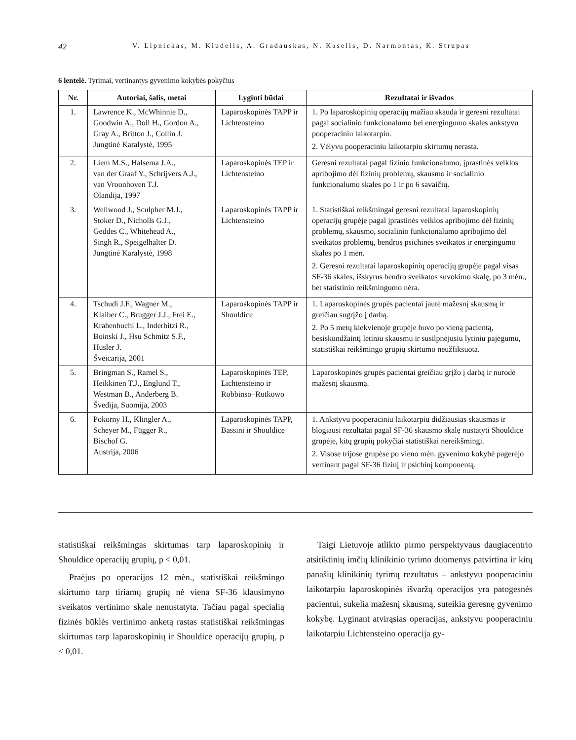42 V. Lipnickas, M. Kiudelis, A. Gradauskas, N. Kaselis, D. Narmontas, K. Strupas
6 lentelė. Tyrimai, vertinantys gyvenimo kokybės pokyčius
| Nr. | Autoriai, šalis, metai | Lyginti būdai | Rezultatai ir išvados |
| --- | --- | --- | --- |
| 1. | Lawrence K., McWhinnie D., Goodwin A., Doll H., Gordon A., Gray A., Britton J., Collin J. Jungtinė Karalystė, 1995 | Laparoskopinės TAPP ir Lichtensteino | 1. Po laparoskopinių operacijų mažiau skauda ir geresni rezultatai pagal socialinio funkcionalumo bei energingumo skales ankstyvu pooperaciniu laikotarpiu. 2. Vėlyvu pooperaciniu laikotarpiu skirtumų nerasta. |
| 2. | Liem M.S., Halsema J.A., van der Graaf Y., Schrijvers A.J., van Vroonhoven T.J. Olandija, 1997 | Laparoskopinės TEP ir Lichtensteino | Geresni rezultatai pagal fizinio funkcionalumo, įprastinės veiklos apribojimo dėl fizinių problemų, skausmo ir socialinio funkcionalumo skales po 1 ir po 6 savaičių. |
| 3. | Wellwood J., Sculpher M.J., Stoker D., Nicholls G.J., Geddes C., Whitehead A., Singh R., Speigelhalter D. Jungtinė Karalystė, 1998 | Laparoskopinės TAPP ir Lichtensteino | 1. Statistiškai reikšmingai geresni rezultatai laparoskopinių operacijų grupėje pagal įprastinės veiklos apribojimo dėl fizinių problemų, skausmo, socialinio funkcionalumo apribojimo dėl sveikatos problemų, bendros psichinės sveikatos ir energingumo skales po 1 mėn. 2. Geresni rezultatai laparoskopinių operacijų grupėje pagal visas SF-36 skales, išskyrus bendro sveikatos suvokimo skalę, po 3 mėn., bet statistinio reikšmingumo nėra. |
| 4. | Tschudi J.F., Wagner M., Klaiber C., Brugger J.J., Frei E., Krahenbuchl L., Inderbitzi R., Boinski J., Hsu Schmitz S.F., Husler J. Šveicarija, 2001 | Laparoskopinės TAPP ir Shouldice | 1. Laparoskopinės grupės pacientai jautė mažesnį skausmą ir greičiau sugrįžo į darbą. 2. Po 5 metų kiekvienoje grupėje buvo po vieną pacientą, besiskundžaintį lėtiniu skausmu ir susilpnėjusiu lytiniu pajėgumu, statistiškai reikšmingo grupių skirtumo neužfiksuota. |
| 5. | Bringman S., Ramel S., Heikkinen T.J., Englund T., Westman B., Anderberg B. Švedija, Suomija, 2003 | Laparoskopinės TEP, Lichtensteino ir Robbinso–Rutkowo | Laparoskopinės grupės pacientai greičiau grįžo į darbą ir nurodė mažesnį skausmą. |
| 6. | Pokorny H., Klingler A., Scheyer M., Függer R., Bischof G. Austrija, 2006 | Laparoskopinės TAPP, Bassini ir Shouldice | 1. Ankstyvu pooperaciniu laikotarpiu didžiausias skausmas ir blogiausi rezultatai pagal SF-36 skausmo skalę nustatyti Shouldice grupėje, kitų grupių pokyčiai statistiškai nereikšmingi. 2. Visose trijose grupėse po vieno mėn. gyvenimo kokybė pagerėjo vertinant pagal SF-36 fizinį ir psichinį komponentą. |
statistiškai reikšmingas skirtumas tarp laparoskopinių ir Shouldice operacijų grupių, p < 0,01.
Praėjus po operacijos 12 mėn., statistiškai reikšmingo skirtumo tarp tiriamų grupių nė viena SF-36 klausimyno sveikatos vertinimo skale nenustatyta. Tačiau pagal specialią fizinės būklės vertinimo anketą rastas statistiškai reikšmingas skirtumas tarp laparoskopinių ir Shouldice operacijų grupių, p < 0,01.
Taigi Lietuvoje atlikto pirmo perspektyvaus daugiacentrio atsitiktinių imčių klinikinio tyrimo duomenys patvirtina ir kitų panašių klinikinių tyrimų rezultatus – ankstyvu pooperaciniu laikotarpiu laparoskopinės išvaržų operacijos yra patogesnės pacientui, sukelia mažesnį skausmą, suteikia geresnę gyvenimo kokybę. Lyginant atvirąsias operacijas, ankstyvu pooperaciniu laikotarpiu Lichtensteino operacija gy-